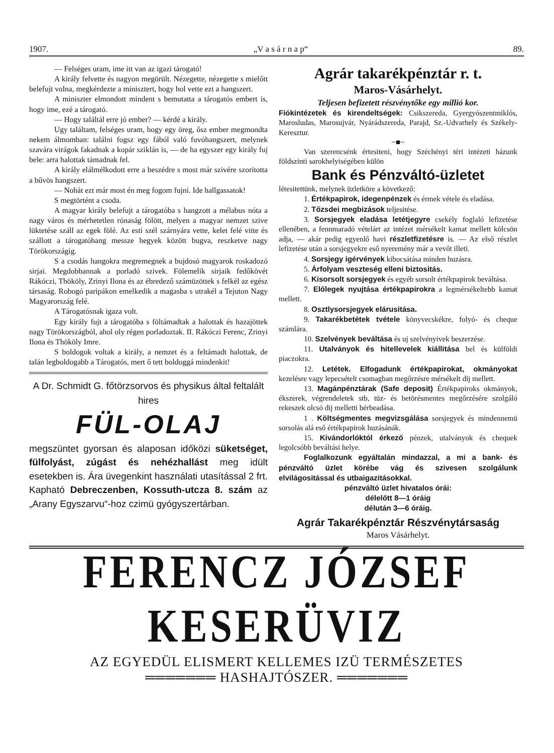1907. „V a s á r n a p“89.
— Felséges uram, ime itt van az igazi tárogató!
A király felvette és nagyon megörült. Nézegette, nézegette s mielőtt belefujt volna, megkérdezte a minisztert, hogy hol vette ezt a hangszert.
A miniszter elmondott mindent s bemutatta a tárogatós embert is, hogy ime, ezé a tárogató.
— Hogy találtál erre jó ember? — kérdé a király.
Ugy találtam, felséges uram, hogy egy öreg, ősz ember megmondta nekem álmomban: találni fogsz egy fából való fuvóhangszert, melynek szavára virágok fakadnak a kopár sziklán is, — de ha egyszer egy király fuj bele: arra halottak támadnak fel.
A király elálmélkodott erre a beszédre s most már szivére szoritotta a bűvös hangszert.
— Nohát ezt már most én meg fogom fujni. Ide hallgassatok!
S megtörtént a csoda.
A magyar király belefujt a tárogatóba s hangzott a mélabus nóta a nagy város és mérhetetlen rónaság fölött, melyen a magyar nemzet szive lüktetése száll az egek fölé. Az esti szél szárnyára vette, kelet felé vitte és szállott a tárogatóhang messze hegyek között bugva, reszketve nagy Törökországig.
S a csodás hangokra megremegnek a bujdosó magyarok roskadozó sirjai. Megdobbannak a porladó szivek. Fölemelik sirjaik fedőkövét Rákóczi, Thököly, Zrinyi Ilona és az ébredező számüzöttek s felkél az egész társaság. Robogó paripákon emelkedik a magasba s utrakél a Tejuton Nagy Magyarország felé.
A Tárogatósnak igaza volt.
Egy király fujt a tárogatóba s föltámadtak a halottak és hazajöttek nagy Törökországból, ahol oly régen porladoztak. II. Rákóczi Ferenc, Zrinyi Ilona és Thököly Imre.
S boldogok voltak a király, a nemzet és a feltámadt halottak, de talán legboldogabb a Tárogatós, mert ő tett boldoggá mindenkit!
A Dr. Schmidt G. főtörzsorvos és physikus által feltalált hires
FÜL-OLAJ
megszüntet gyorsan és alaposan időközi süketséget, fülfolyást, zúgást és nehézhallást meg idült esetekben is. Ára üvegenkint használati utasítással 2 frt. Kapható Debreczenben, Kossuth-utcza 8. szám az „Arany Egyszarvu“-hoz czimü gyógyszertárban.
Agrár takarékpénztár r. t.
Maros-Vásárhelyt.
Teljesen befizetett részvénytőke egy millió kor.
Fiókintézetek és kirendeltségek: Csikszereda, Gyergyószentmiklós, Marosludas, Marosujvár, Nyárádszereda, Parajd, Sz.-Udvarhely és Székely-Keresztur.
~■~
Van szerencsénk értesiteni, hogy Széchényi téri intézeti házunk földszinti sarokhelyiségében külön
Bank és Pénzváltó-üzletet
létesitettünk, melynek üzletköre a következő:
1. Értékpapirok, idegenpénzek és érmek vétele és eladása.
2. Tőzsdei megbizások teljesitése.
3. Sorsjegyek eladása letétjegyre csekély foglaló lefizetése ellenében, a fennmaradó vételárt az intézet mérsékelt kamat mellett kölcsön adja, — akár pedig egyenlő havi részletfizetésre is. — Az első részlet lefizetése után a sorsjegyekre eső nyeremény már a vevőt illeti.
4. Sorsjegy igérvények kibocsátása minden huzásra.
5. Árfolyam veszteség elleni biztositás.
6. Kisorsolt sorsjegyek és egyéb sorsolt értékpapirok beváltása.
7. Előlegek nyujtása értékpapirokra a legmérsékeltebb kamat mellett.
8. Osztlysorsjegyek elárusitása.
9. Takarékbetétek tvétele könyvecskékre, folyó- és cheque számlára.
10. Szelvények beváltása és uj szelvényivek beszerzése.
11. Utalványok és hitellevelek kiállitása bel és külföldi piaczokra.
12. Letétek. Elfogadunk értékpapirokat, okmányokat kezelésre vagy lepecsételt csomagban megőrzésre mérsékelt dij mellett.
13. Magánpénztárak (Safe deposit) Értékpapiroks okmányok, ékszerek, végrendeletek stb, tüz- és betörésmentes megőrzésére szolgáló rekeszek olcsó dij melletti bérbeadása.
1 . Költségmentes megvizsgálása sorsjegyek és mindennemü sorsolás alá eső értékpapirok huzásánák.
15. Kivándorlóktól érkező pénzek, utalványok és chequek legolcsóbb beváltási helye.
Foglalkozunk egyáltalán mindazzal, a mi a bank- és pénzváltó üzlet körébe vág és szivesen szolgálunk elvilágositással és utbaigazitásokkal.
pénzváltó üzlet hivatalos órái:
délelőtt 8—1 óráig
délután 3—6 óráig.
Agrár Takarékpénztár Részvénytársaság
Maros Vásárhelyt.
FERENCZ JÓZSEF KESERÜVIZ
AZ EGYEDÜL ELISMERT KELLEMES IZÜ TERMÉSZETES
═══════ HASHAJTÓSZER. ═══════